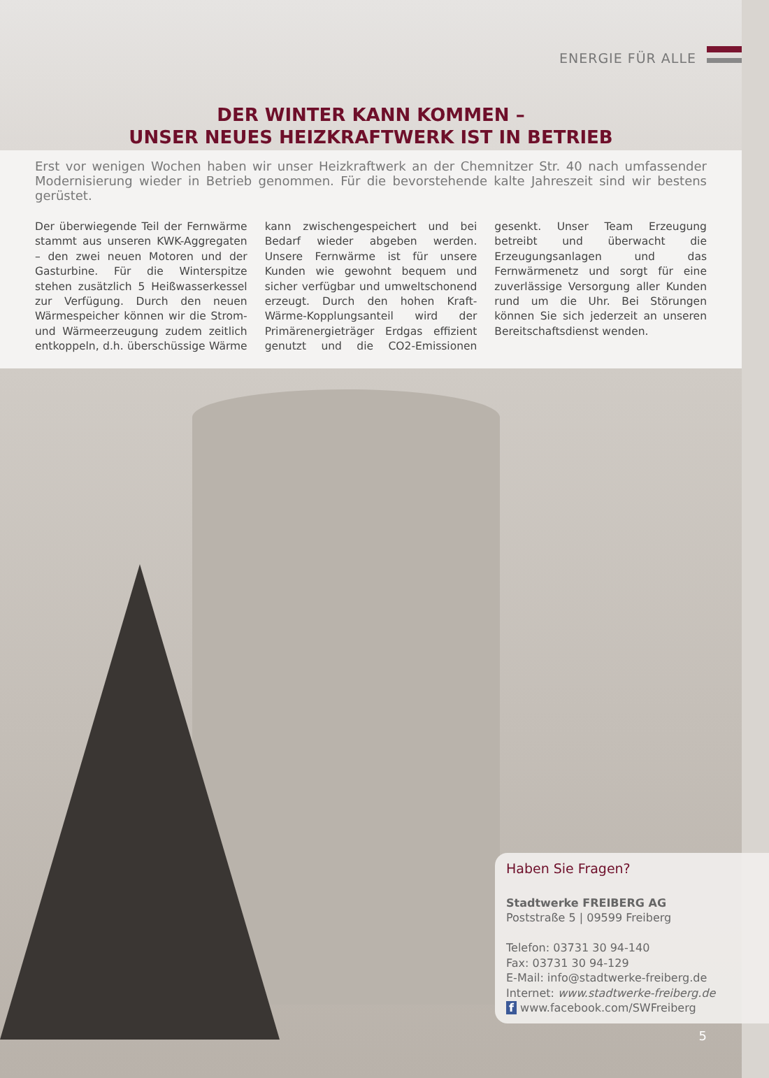ENERGIE FÜR ALLE
DER WINTER KANN KOMMEN –
UNSER NEUES HEIZKRAFTWERK IST IN BETRIEB
Erst vor wenigen Wochen haben wir unser Heizkraftwerk an der Chemnitzer Str. 40 nach umfassender Modernisierung wieder in Betrieb genommen. Für die bevorstehende kalte Jahreszeit sind wir bestens gerüstet.
Der überwiegende Teil der Fernwärme stammt aus unseren KWK-Aggregaten – den zwei neuen Motoren und der Gasturbine. Für die Winterspitze stehen zusätzlich 5 Heißwasserkessel zur Verfügung. Durch den neuen Wärmespeicher können wir die Strom- und Wärmeerzeugung zudem zeitlich entkoppeln, d.h. überschüssige Wärme kann zwischengespeichert und bei Bedarf wieder abgeben werden. Unsere Fernwärme ist für unsere Kunden wie gewohnt bequem und sicher verfügbar und umweltschonend erzeugt. Durch den hohen Kraft-Wärme-Kopplungsanteil wird der Primärenergieträger Erdgas effizient genutzt und die CO2-Emissionen gesenkt. Unser Team Erzeugung betreibt und überwacht die Erzeugungsanlagen und das Fernwärmenetz und sorgt für eine zuverlässige Versorgung aller Kunden rund um die Uhr. Bei Störungen können Sie sich jederzeit an unseren Bereitschaftsdienst wenden.
Haben Sie Fragen?
Stadtwerke FREIBERG AG
Poststraße 5 | 09599 Freiberg
Telefon: 03731 30 94-140
Fax: 03731 30 94-129
E-Mail: info@stadtwerke-freiberg.de
Internet: www.stadtwerke-freiberg.de
f www.facebook.com/SWFreiberg
5